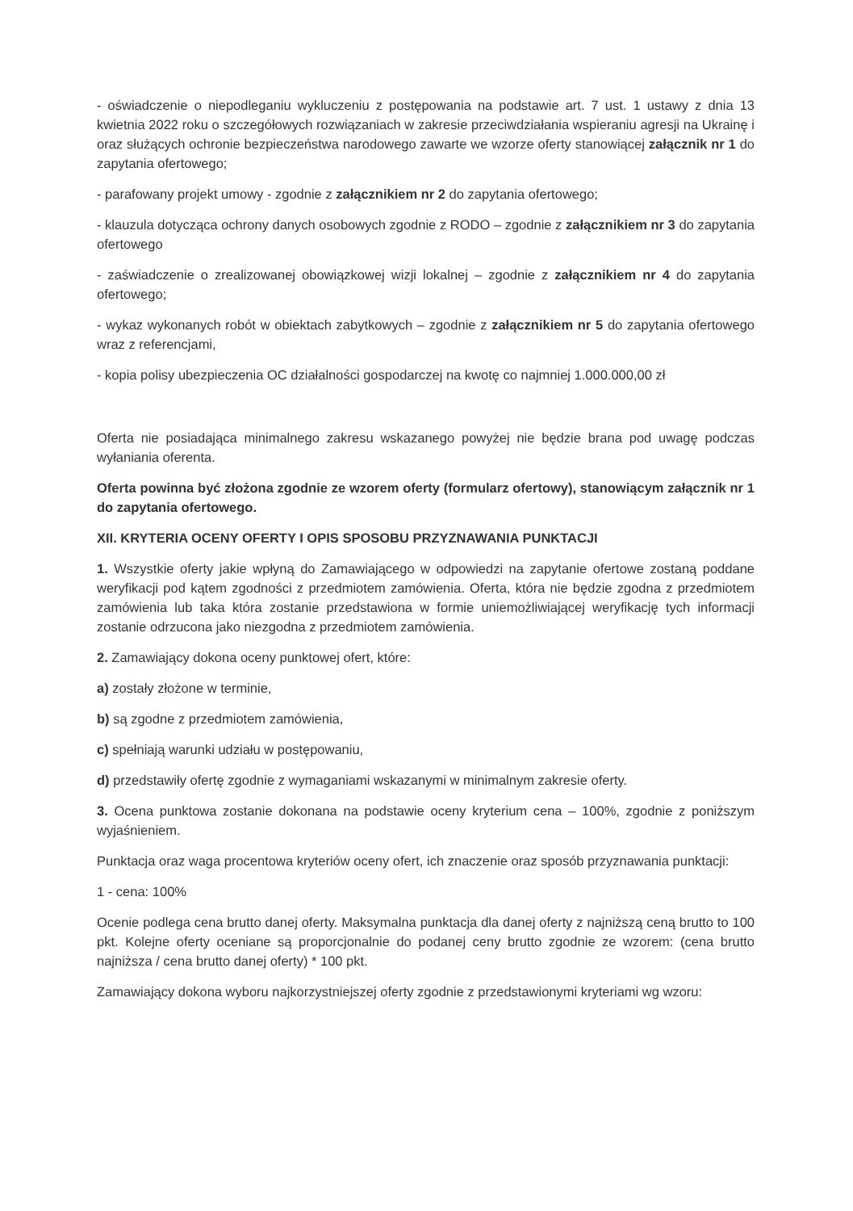- oświadczenie o niepodleganiu wykluczeniu z postępowania na podstawie art. 7 ust. 1 ustawy z dnia 13 kwietnia 2022 roku o szczegółowych rozwiązaniach w zakresie przeciwdziałania wspieraniu agresji na Ukrainę i oraz służących ochronie bezpieczeństwa narodowego zawarte we wzorze oferty stanowiącej załącznik nr 1 do zapytania ofertowego;
- parafowany projekt umowy - zgodnie z załącznikiem nr 2 do zapytania ofertowego;
- klauzula dotycząca ochrony danych osobowych zgodnie z RODO – zgodnie z załącznikiem nr 3 do zapytania ofertowego
- zaświadczenie o zrealizowanej obowiązkowej wizji lokalnej – zgodnie z załącznikiem nr 4 do zapytania ofertowego;
- wykaz wykonanych robót w obiektach zabytkowych – zgodnie z załącznikiem nr 5 do zapytania ofertowego wraz z referencjami,
- kopia polisy ubezpieczenia OC działalności gospodarczej na kwotę co najmniej 1.000.000,00 zł
Oferta nie posiadająca minimalnego zakresu wskazanego powyżej nie będzie brana pod uwagę podczas wyłaniania oferenta.
Oferta powinna być złożona zgodnie ze wzorem oferty (formularz ofertowy), stanowiącym załącznik nr 1 do zapytania ofertowego.
XII. KRYTERIA OCENY OFERTY I OPIS SPOSOBU PRZYZNAWANIA PUNKTACJI
1. Wszystkie oferty jakie wpłyną do Zamawiającego w odpowiedzi na zapytanie ofertowe zostaną poddane weryfikacji pod kątem zgodności z przedmiotem zamówienia. Oferta, która nie będzie zgodna z przedmiotem zamówienia lub taka która zostanie przedstawiona w formie uniemożliwiającej weryfikację tych informacji zostanie odrzucona jako niezgodna z przedmiotem zamówienia.
2. Zamawiający dokona oceny punktowej ofert, które:
a) zostały złożone w terminie,
b) są zgodne z przedmiotem zamówienia,
c) spełniają warunki udziału w postępowaniu,
d) przedstawiły ofertę zgodnie z wymaganiami wskazanymi w minimalnym zakresie oferty.
3. Ocena punktowa zostanie dokonana na podstawie oceny kryterium cena – 100%, zgodnie z poniższym wyjaśnieniem.
Punktacja oraz waga procentowa kryteriów oceny ofert, ich znaczenie oraz sposób przyznawania punktacji:
1 - cena: 100%
Ocenie podlega cena brutto danej oferty. Maksymalna punktacja dla danej oferty z najniższą ceną brutto to 100 pkt. Kolejne oferty oceniane są proporcjonalnie do podanej ceny brutto zgodnie ze wzorem: (cena brutto najniższa / cena brutto danej oferty) * 100 pkt.
Zamawiający dokona wyboru najkorzystniejszej oferty zgodnie z przedstawionymi kryteriami wg wzoru: